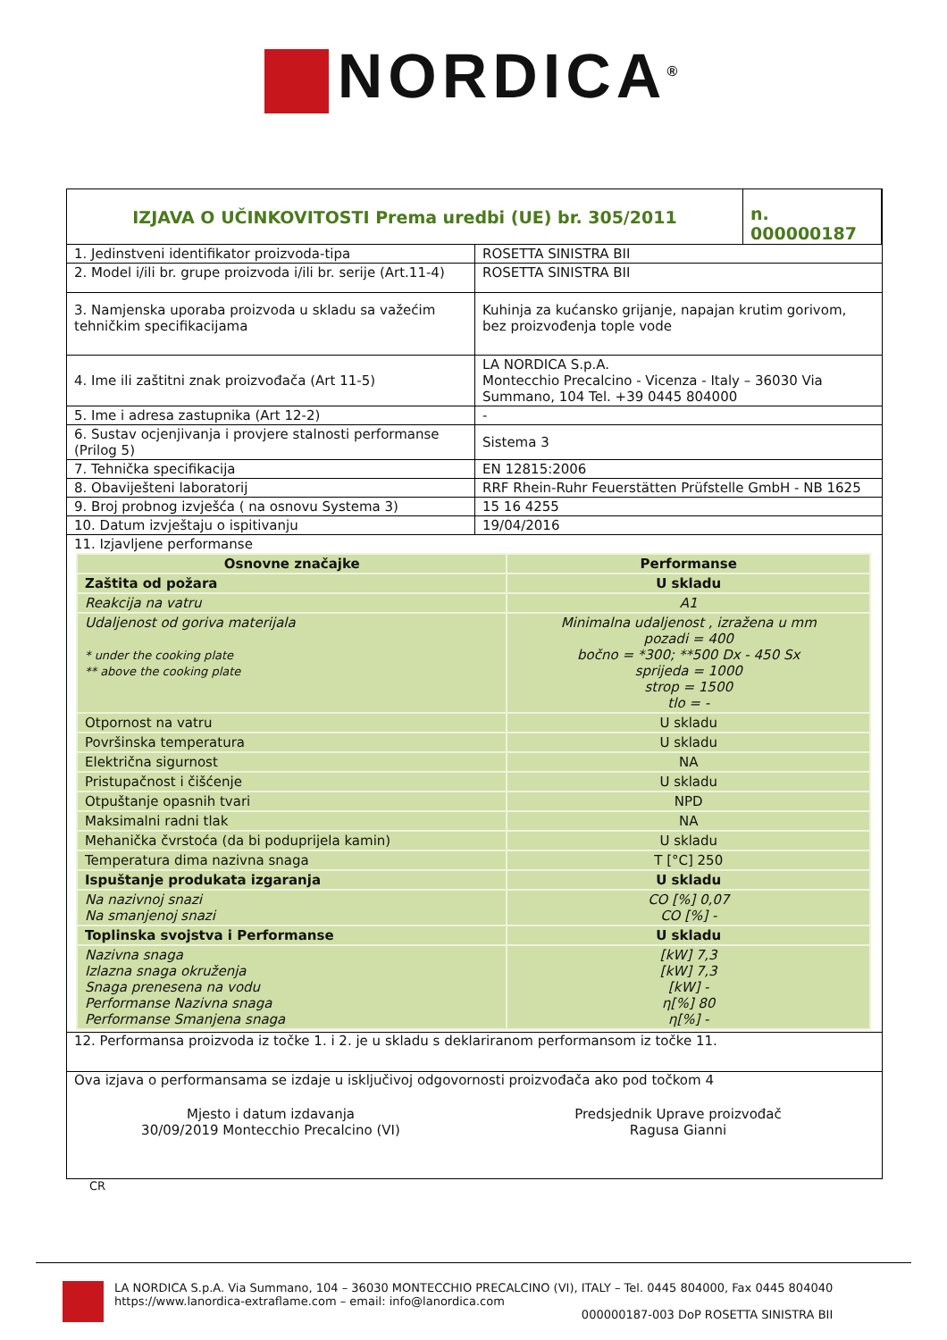NORDICA<sup>®</sup>
| / IZJAVA O UČINKOVITOSTI Prema uredbi (UE) br. 305/2011 / n. 000000187 / | |
| 1. Jedinstveni identifikator proizvoda-tipa | ROSETTA SINISTRA BII |
| 2. Model i/ili br. grupe proizvoda i/ili br. serije (Art.11-4) | ROSETTA SINISTRA BII |
| 3. Namjenska uporaba proizvoda u skladu sa važećim tehničkim specifikacijama | Kuhinja za kućansko grijanje, napajan krutim gorivom, bez proizvođenja tople vode |
| 4. Ime ili zaštitni znak proizvođača (Art 11-5) | LA NORDICA S.p.A. Montecchio Precalcino - Vicenza - Italy – 36030 Via Summano, 104 Tel. +39 0445 804000 |
| 5. Ime i adresa zastupnika (Art 12-2) | - |
| 6. Sustav ocjenjivanja i provjere stalnosti performanse (Prilog 5) | Sistema 3 |
| 7. Tehnička specifikacija | EN 12815:2006 |
| 8. Obaviješteni laboratorij | RRF Rhein-Ruhr Feuerstätten Prüfstelle GmbH - NB 1625 |
| 9. Broj probnog izvješća ( na osnovu Systema 3) | 15 16 4255 |
| 10. Datum izvještaju o ispitivanju | 19/04/2016 |
| 11. Izjavljene performanse | |
| Osnovne značajke | Performanse |
| --- | --- |
| Zaštita od požara | U skladu |
| Reakcija na vatru | A1 |
| Udaljenost od goriva materijala * under the cooking plate ** above the cooking plate | Minimalna udaljenost , izražena u mm pozadi = 400 bočno = *300; **500 Dx - 450 Sx sprijeda = 1000 strop = 1500 tlo = - |
| Otpornost na vatru | U skladu |
| Površinska temperatura | U skladu |
| Električna sigurnost | NA |
| Pristupačnost i čišćenje | U skladu |
| Otpuštanje opasnih tvari | NPD |
| Maksimalni radni tlak | NA |
| Mehanička čvrstoća (da bi poduprijela kamin) | U skladu |
| Temperatura dima nazivna snaga | T [°C] 250 |
| Ispuštanje produkata izgaranja | U skladu |
| Na nazivnoj snazi Na smanjenoj snazi | CO [%] 0,07 CO [%] - |
| Toplinska svojstva i Performanse | U skladu |
| Nazivna snaga Izlazna snaga okruženja Snaga prenesena na vodu Performanse Nazivna snaga Performanse Smanjena snaga | [kW] 7,3 [kW] 7,3 [kW] - η[%] 80 η[%] - |
12. Performansa proizvoda iz točke 1. i 2. je u skladu s deklariranom performansom iz točke 11.
Ova izjava o performansama se izdaje u isključivoj odgovornosti proizvođača ako pod točkom 4
Mjesto i datum izdavanja
30/09/2019 Montecchio Precalcino (VI)
Predsjednik Uprave proizvođač
Ragusa Gianni
CR
LA NORDICA S.p.A. Via Summano, 104 – 36030 MONTECCHIO PRECALCINO (VI), ITALY – Tel. 0445 804000, Fax 0445 804040
https://www.lanordica-extraflame.com – email: info@lanordica.com
000000187-003 DoP ROSETTA SINISTRA BII